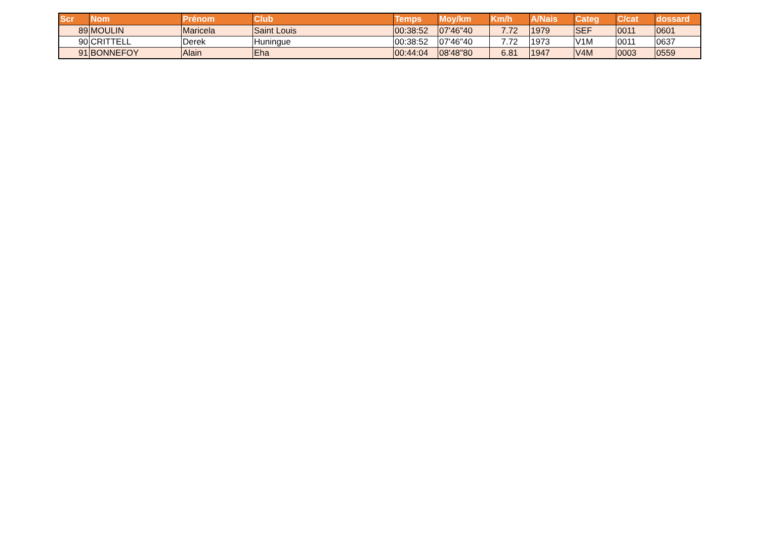| Scr | Nom | Prénom | Club | Temps | Moy/km | Km/h | A/Nais | Categ | C/cat | dossard |
| --- | --- | --- | --- | --- | --- | --- | --- | --- | --- | --- |
| 89 | MOULIN | Maricela | Saint Louis | 00:38:52 | 07'46"40 | 7.72 | 1979 | SEF | 0011 | 0601 |
| 90 | CRITTELL | Derek | Huningue | 00:38:52 | 07'46"40 | 7.72 | 1973 | V1M | 0011 | 0637 |
| 91 | BONNEFOY | Alain | Eha | 00:44:04 | 08'48"80 | 6.81 | 1947 | V4M | 0003 | 0559 |